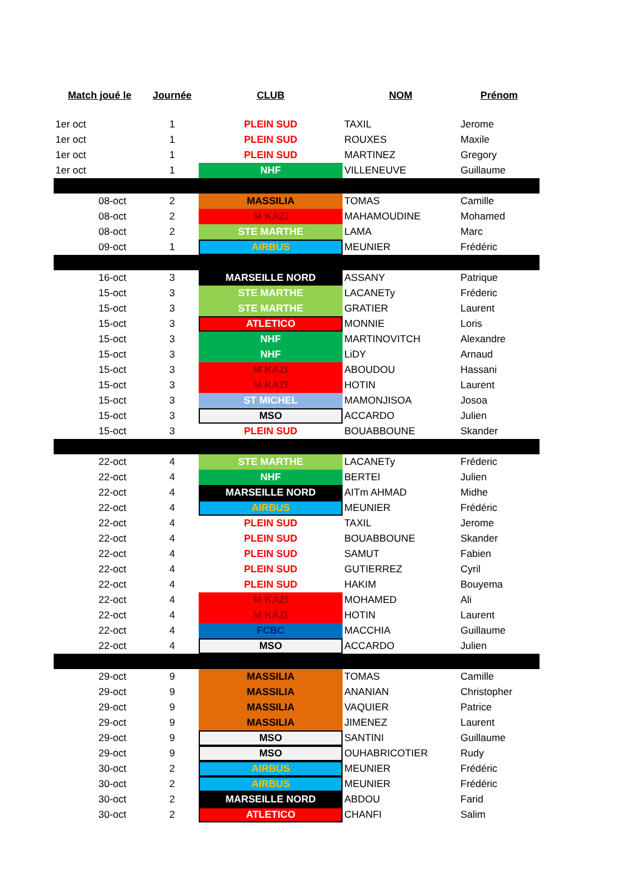| Match joué le | Journée | CLUB | NOM | Prénom |
| --- | --- | --- | --- | --- |
| 1er oct | 1 | PLEIN SUD | TAXIL | Jerome |
| 1er oct | 1 | PLEIN SUD | ROUXES | Maxile |
| 1er oct | 1 | PLEIN SUD | MARTINEZ | Gregory |
| 1er oct | 1 | NHF | VILLENEUVE | Guillaume |
| 08-oct | 2 | MASSILIA | TOMAS | Camille |
| 08-oct | 2 | M KAZI | MAHAMOUDINE | Mohamed |
| 08-oct | 2 | STE MARTHE | LAMA | Marc |
| 09-oct | 1 | AIRBUS | MEUNIER | Frédéric |
| 16-oct | 3 | MARSEILLE NORD | ASSANY | Patrique |
| 15-oct | 3 | STE MARTHE | LACANETy | Fréderic |
| 15-oct | 3 | STE MARTHE | GRATIER | Laurent |
| 15-oct | 3 | ATLETICO | MONNIE | Loris |
| 15-oct | 3 | NHF | MARTINOVITCH | Alexandre |
| 15-oct | 3 | NHF | LiDY | Arnaud |
| 15-oct | 3 | M KAZI | ABOUDOU | Hassani |
| 15-oct | 3 | M KAZI | HOTIN | Laurent |
| 15-oct | 3 | ST MICHEL | MAMONJISOA | Josoa |
| 15-oct | 3 | MSO | ACCARDO | Julien |
| 15-oct | 3 | PLEIN SUD | BOUABBOUNE | Skander |
| 22-oct | 4 | STE MARTHE | LACANETy | Fréderic |
| 22-oct | 4 | NHF | BERTEI | Julien |
| 22-oct | 4 | MARSEILLE NORD | AITm AHMAD | Midhe |
| 22-oct | 4 | AIRBUS | MEUNIER | Frédéric |
| 22-oct | 4 | PLEIN SUD | TAXIL | Jerome |
| 22-oct | 4 | PLEIN SUD | BOUABBOUNE | Skander |
| 22-oct | 4 | PLEIN SUD | SAMUT | Fabien |
| 22-oct | 4 | PLEIN SUD | GUTIERREZ | Cyril |
| 22-oct | 4 | PLEIN SUD | HAKIM | Bouyema |
| 22-oct | 4 | M KAZI | MOHAMED | Ali |
| 22-oct | 4 | M KAZI | HOTIN | Laurent |
| 22-oct | 4 | FCBC | MACCHIA | Guillaume |
| 22-oct | 4 | MSO | ACCARDO | Julien |
| 29-oct | 9 | MASSILIA | TOMAS | Camille |
| 29-oct | 9 | MASSILIA | ANANIAN | Christopher |
| 29-oct | 9 | MASSILIA | VAQUIER | Patrice |
| 29-oct | 9 | MASSILIA | JIMENEZ | Laurent |
| 29-oct | 9 | MSO | SANTINI | Guillaume |
| 29-oct | 9 | MSO | OUHABRICOTIER | Rudy |
| 30-oct | 2 | AIRBUS | MEUNIER | Frédéric |
| 30-oct | 2 | AIRBUS | MEUNIER | Frédéric |
| 30-oct | 2 | MARSEILLE NORD | ABDOU | Farid |
| 30-oct | 2 | ATLETICO | CHANFI | Salim |